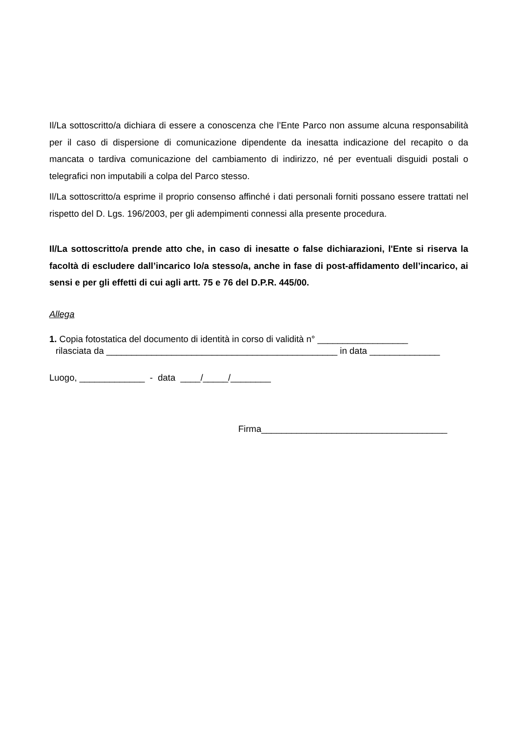Il/La sottoscritto/a dichiara di essere a conoscenza che l’Ente Parco non assume alcuna responsabilità per il caso di dispersione di comunicazione dipendente da inesatta indicazione del recapito o da mancata o tardiva comunicazione del cambiamento di indirizzo, né per eventuali disguidi postali o telegrafici non imputabili a colpa del Parco stesso.
Il/La sottoscritto/a esprime il proprio consenso affinché i dati personali forniti possano essere trattati nel rispetto del D. Lgs. 196/2003, per gli adempimenti connessi alla presente procedura.
Il/La sottoscritto/a prende atto che, in caso di inesatte o false dichiarazioni, l'Ente si riserva la facoltà di escludere dall’incarico lo/a stesso/a, anche in fase di post-affidamento dell’incarico, ai sensi e per gli effetti di cui agli artt. 75 e 76 del D.P.R. 445/00.
Allega
1. Copia fotostatica del documento di identità in corso di validità n° __________________
rilasciata da ______________________________________________ in data ______________
Luogo, _____________ - data ____/_____/________
Firma_____________________________________